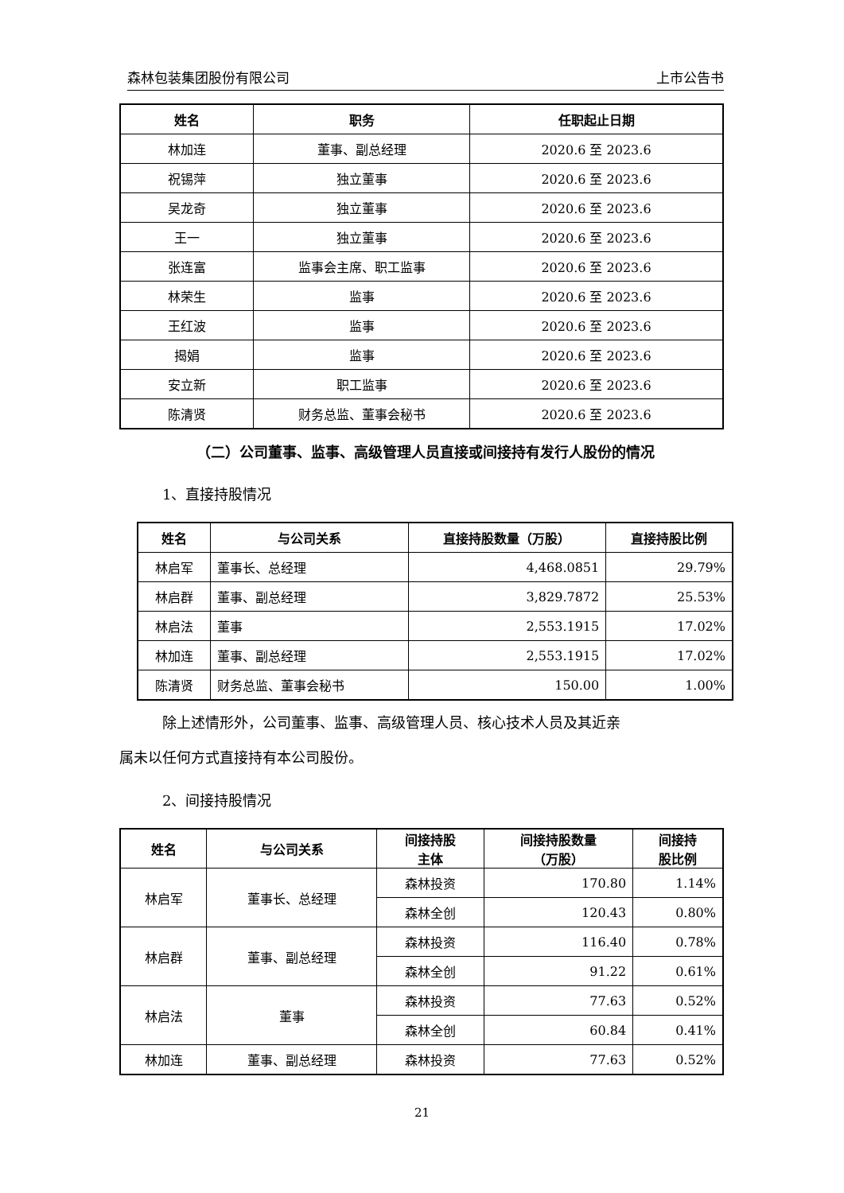森林包装集团股份有限公司 上市公告书
| 姓名 | 职务 | 任职起止日期 |
| --- | --- | --- |
| 林加连 | 董事、副总经理 | 2020.6 至 2023.6 |
| 祝锡萍 | 独立董事 | 2020.6 至 2023.6 |
| 吴龙奇 | 独立董事 | 2020.6 至 2023.6 |
| 王一 | 独立董事 | 2020.6 至 2023.6 |
| 张连富 | 监事会主席、职工监事 | 2020.6 至 2023.6 |
| 林荣生 | 监事 | 2020.6 至 2023.6 |
| 王红波 | 监事 | 2020.6 至 2023.6 |
| 揭娟 | 监事 | 2020.6 至 2023.6 |
| 安立新 | 职工监事 | 2020.6 至 2023.6 |
| 陈清贤 | 财务总监、董事会秘书 | 2020.6 至 2023.6 |
（二）公司董事、监事、高级管理人员直接或间接持有发行人股份的情况
1、直接持股情况
| 姓名 | 与公司关系 | 直接持股数量（万股） | 直接持股比例 |
| --- | --- | --- | --- |
| 林启军 | 董事长、总经理 | 4,468.0851 | 29.79% |
| 林启群 | 董事、副总经理 | 3,829.7872 | 25.53% |
| 林启法 | 董事 | 2,553.1915 | 17.02% |
| 林加连 | 董事、副总经理 | 2,553.1915 | 17.02% |
| 陈清贤 | 财务总监、董事会秘书 | 150.00 | 1.00% |
除上述情形外，公司董事、监事、高级管理人员、核心技术人员及其近亲
属未以任何方式直接持有本公司股份。
2、间接持股情况
| 姓名 | 与公司关系 | 间接持股 主体 | 间接持股数量 （万股） | 间接持 股比例 |
| --- | --- | --- | --- | --- |
| 林启军 | 董事长、总经理 | 森林投资 | 170.80 | 1.14% |
| | | 森林全创 | 120.43 | 0.80% |
| 林启群 | 董事、副总经理 | 森林投资 | 116.40 | 0.78% |
| | | 森林全创 | 91.22 | 0.61% |
| 林启法 | 董事 | 森林投资 | 77.63 | 0.52% |
| | | 森林全创 | 60.84 | 0.41% |
| 林加连 | 董事、副总经理 | 森林投资 | 77.63 | 0.52% |
21